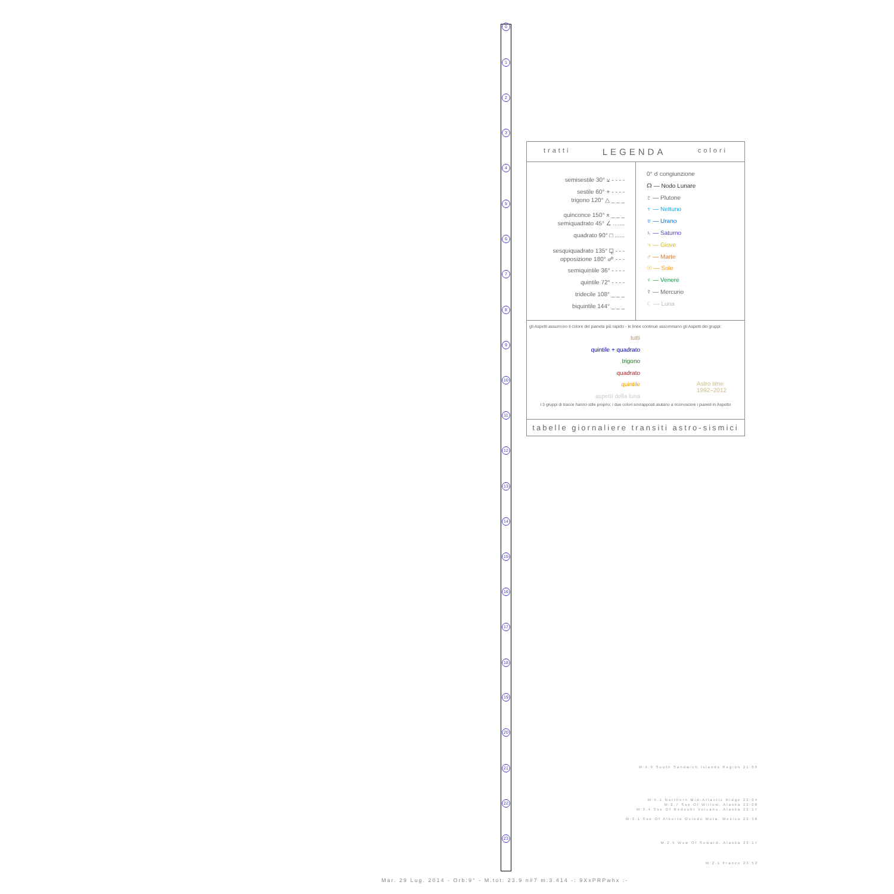0
1
2
3
4
5
6
7
8
9
10
11
12
13
14
15
16
17
18
19
20
21
22
23
tratti LEGENDA colori
semisestile 30° ⚺ - - - -
sestile 60° ⚹ - - - -
trigono 120° △ _ _ _
quinconce 150° ⚻ _ _ _
semiquadrato 45° ∠ .......
quadrato 90° □ ......
sesquiquadrato 135° ⚼ - - -
opposizione 180° ☍ - - -
semiquintile 36° - - - -
quintile 72° - - - -
tridecile 108° _ _ _
biquintile 144° _ _ _
0° ☌ congiunzione
☊ — Nodo Lunare
♇ — Plutone
♆ — Nettuno
♅ — Urano
♄ — Saturno
♃ — Giove
♂ — Marte
☉ — Sole
♀ — Venere
☿ — Mercurio
☾ — Luna
gli Aspetti assumono il colore del pianeta più rapido - le linee continue assommano gli Aspetti dei gruppi:
tutti
quintile + quadrato
trigono
quadrato
quintile
aspetti della luna
Astro time
1992–2012
i 3 gruppi di tracce hanno stile proprio; i due colori sovrapposti aiutano a riconoscere i pianeti in Aspetto
tabelle giornaliere transiti astro-sismici
M:4.9 South Sandwich Islands Region 21:09
M:5.1 Northern Mid-Atlantic Ridge 22:04
M:2.7 Sse Of Willow, Alaska 22:08
M:3.4 Sse Of Redoubt Volcano, Alaska 22:17
M:3.1 Sse Of Alberto Oviedo Mota, Mexico 22:38
M:2.5 Wsw Of Seward, Alaska 23:17
M:2.1 France 23:52
Mar. 29 Lug. 2014 - Orb:9° - M.tot: 23.9 n#7 m:3.414 -: 9XxPRPwhx :-